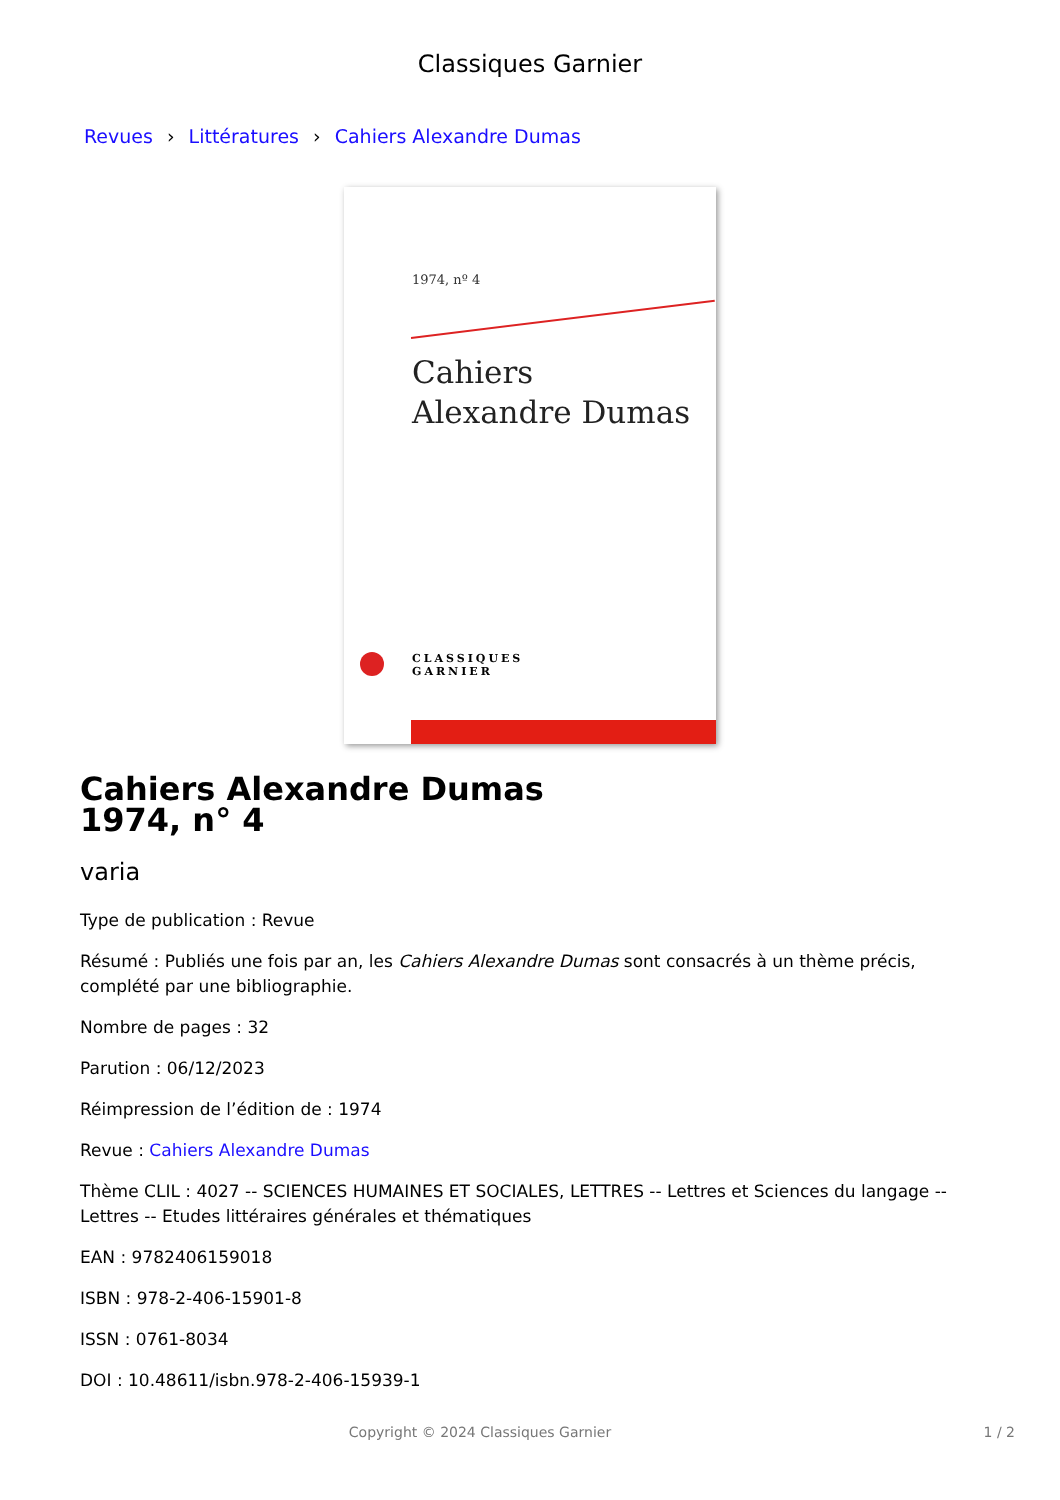Classiques Garnier
Revues › Littératures › Cahiers Alexandre Dumas
1974, nº 4
Cahiers
Alexandre Dumas
CLASSIQUES
GARNIER
Cahiers Alexandre Dumas
1974, n° 4
varia
Type de publication : Revue
Résumé : Publiés une fois par an, les Cahiers Alexandre Dumas sont consacrés à un thème précis, complété par une bibliographie.
Nombre de pages : 32
Parution : 06/12/2023
Réimpression de l’édition de : 1974
Revue : Cahiers Alexandre Dumas
Thème CLIL : 4027 -- SCIENCES HUMAINES ET SOCIALES, LETTRES -- Lettres et Sciences du langage -- Lettres -- Etudes littéraires générales et thématiques
EAN : 9782406159018
ISBN : 978-2-406-15901-8
ISSN : 0761-8034
DOI : 10.48611/isbn.978-2-406-15939-1
Copyright © 2024 Classiques Garnier 1 / 2